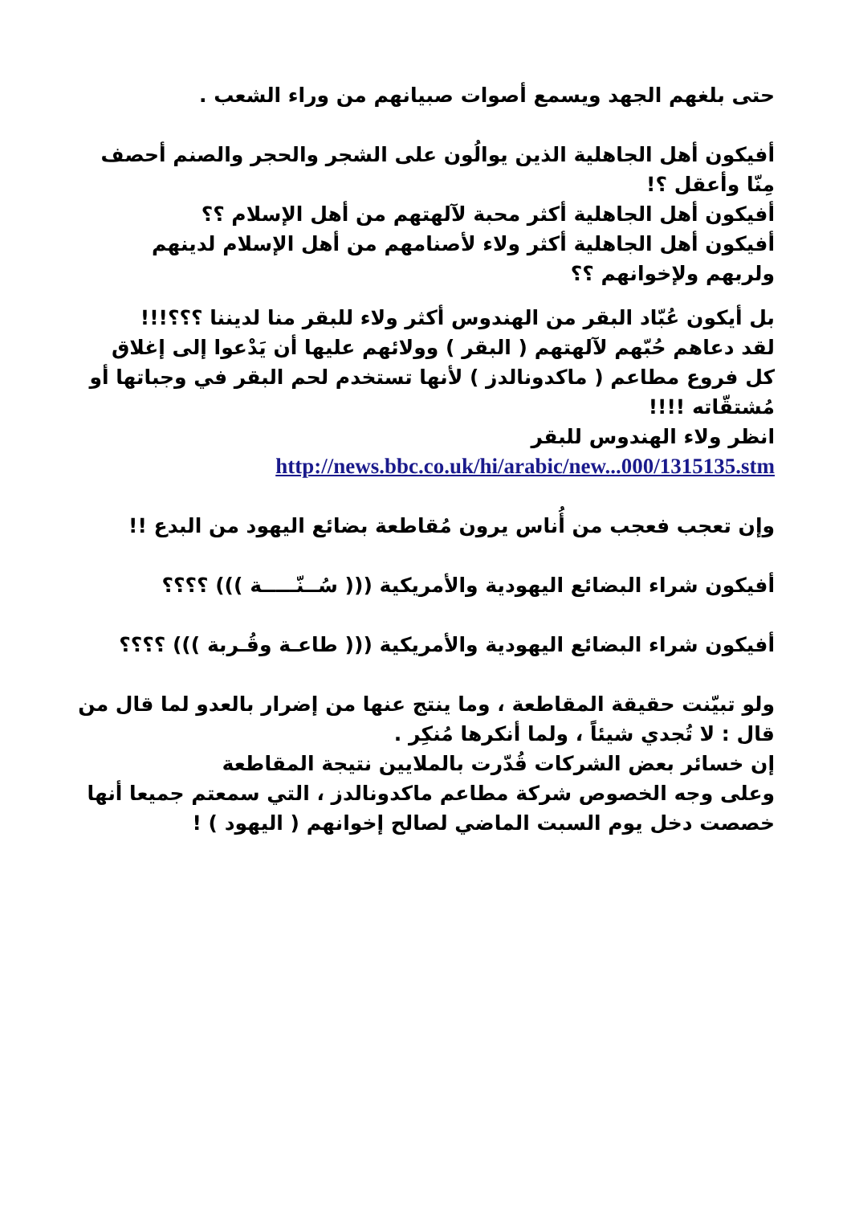حتى بلغهم الجهد ويسمع أصوات صبيانهم من وراء الشعب .
أفيكون أهل الجاهلية الذين يوالُون على الشجر والحجر والصنم أحصف مِنّا وأعقل ؟!
أفيكون أهل الجاهلية أكثر محبة لآلهتهم من أهل الإسلام ؟؟
أفيكون أهل الجاهلية أكثر ولاء لأصنامهم من أهل الإسلام لدينهم ولربهم ولإخوانهم ؟؟
بل أيكون عُبّاد البقر من الهندوس أكثر ولاء للبقر منا لديننا ؟؟؟!!!
لقد دعاهم حُبّهم لآلهتهم ( البقر ) وولائهم عليها أن يَدْعوا إلى إغلاق كل فروع مطاعم ( ماكدونالدز ) لأنها تستخدم لحم البقر في وجباتها أو مُشتقّاته !!!!
انظر ولاء الهندوس للبقر
http://news.bbc.co.uk/hi/arabic/new...000/1315135.stm
وإن تعجب فعجب من أُناس يرون مُقاطعة بضائع اليهود من البدع !!
أفيكون شراء البضائع اليهودية والأمريكية ((( سُــنّـــــة ))) ؟؟؟؟
أفيكون شراء البضائع اليهودية والأمريكية ((( طاعـة وقُـربة ))) ؟؟؟؟
ولو تبيّنت حقيقة المقاطعة ، وما ينتج عنها من إضرار بالعدو لما قال من قال : لا تُجدي شيئاً ، ولما أنكرها مُنكِر .
إن خسائر بعض الشركات قُدّرت بالملايين نتيجة المقاطعة
وعلى وجه الخصوص شركة مطاعم ماكدونالدز ، التي سمعتم جميعا أنها خصصت دخل يوم السبت الماضي لصالح إخوانهم ( اليهود ) !